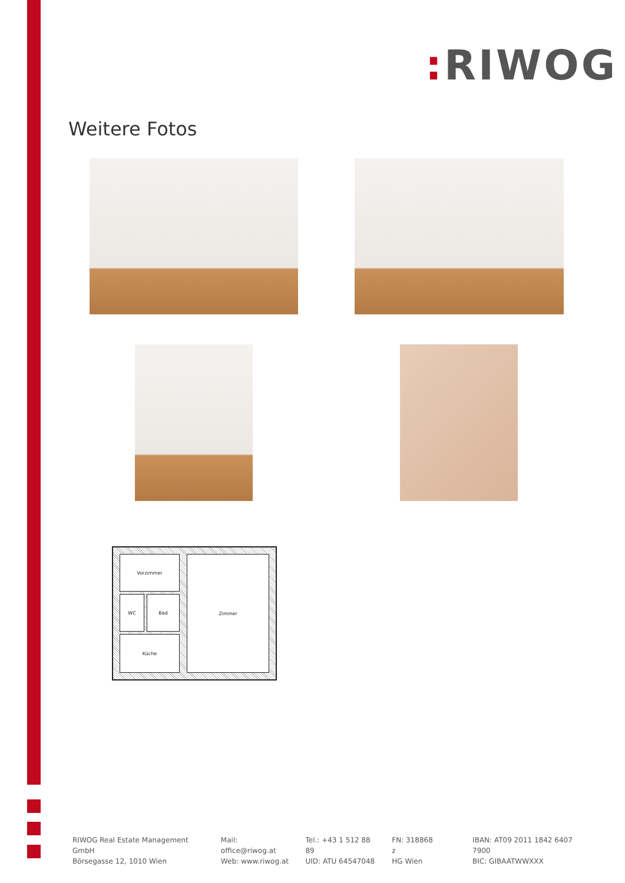: RIWOG
Weitere Fotos
Vorzimmer
WC Bad
Küche
Zimmer
RIWOG Real Estate Management GmbH
Börsegasse 12, 1010 Wien
Mail: office@riwog.at
Web: www.riwog.at
Tel.: +43 1 512 88 89
UID: ATU 64547048
FN: 318868 z
HG Wien
IBAN: AT09 2011 1842 6407 7900
BIC: GIBAATWWXXX